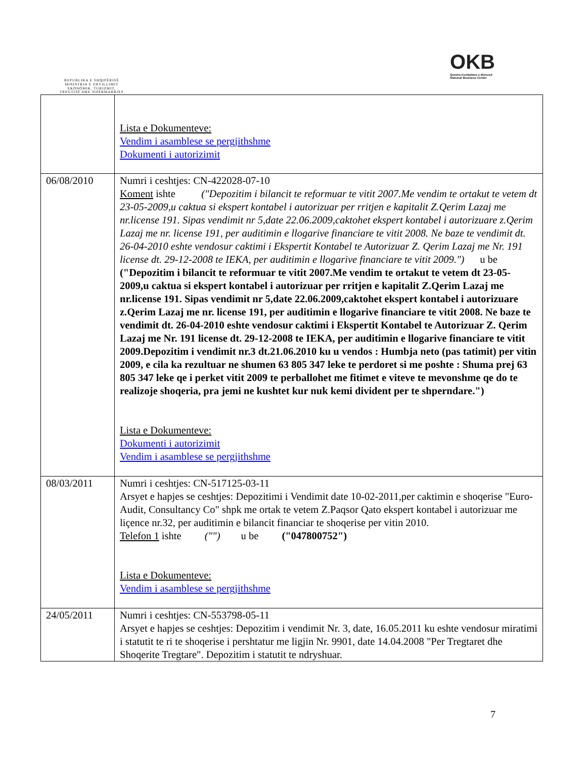REPUBLIKA E SHQIPËRISË
MINISTRIA E ZHVILLIMIT
EKONOMIK, TURIZMIT,
TREGTISË DHE SIPËRMARRJES
OKB
Qendra Kombëtare e Biznesit
National Business Center
| | Lista e Dokumenteve: Vendim i asamblese se pergjithshme Dokumenti i autorizimit |
| 06/08/2010 | Numri i ceshtjes: CN-422028-07-10 Koment ishte ("Depozitim i bilancit te reformuar te vitit 2007.Me vendim te ortakut te vetem dt 23-05-2009,u caktua si ekspert kontabel i autorizuar per rritjen e kapitalit Z.Qerim Lazaj me nr.license 191. Sipas vendimit nr 5,date 22.06.2009,caktohet ekspert kontabel i autorizuare z.Qerim Lazaj me nr. license 191, per auditimin e llogarive financiare te vitit 2008. Ne baze te vendimit dt. 26-04-2010 eshte vendosur caktimi i Ekspertit Kontabel te Autorizuar Z. Qerim Lazaj me Nr. 191 license dt. 29-12-2008 te IEKA, per auditimin e llogarive financiare te vitit 2009.") u be ("Depozitim i bilancit te reformuar te vitit 2007.Me vendim te ortakut te vetem dt 23-05-2009,u caktua si ekspert kontabel i autorizuar per rritjen e kapitalit Z.Qerim Lazaj me nr.license 191. Sipas vendimit nr 5,date 22.06.2009,caktohet ekspert kontabel i autorizuare z.Qerim Lazaj me nr. license 191, per auditimin e llogarive financiare te vitit 2008. Ne baze te vendimit dt. 26-04-2010 eshte vendosur caktimi i Ekspertit Kontabel te Autorizuar Z. Qerim Lazaj me Nr. 191 license dt. 29-12-2008 te IEKA, per auditimin e llogarive financiare te vitit 2009.Depozitim i vendimit nr.3 dt.21.06.2010 ku u vendos : Humbja neto (pas tatimit) per vitin 2009, e cila ka rezultuar ne shumen 63 805 347 leke te perdoret si me poshte : Shuma prej 63 805 347 leke qe i perket vitit 2009 te perballohet me fitimet e viteve te mevonshme qe do te realizoje shoqeria, pra jemi ne kushtet kur nuk kemi divident per te shperndare.") Lista e Dokumenteve: Dokumenti i autorizimit Vendim i asamblese se pergjithshme |
| 08/03/2011 | Numri i ceshtjes: CN-517125-03-11 Arsyet e hapjes se ceshtjes: Depozitimi i Vendimit date 10-02-2011,per caktimin e shoqerise "Euro-Audit, Consultancy Co" shpk me ortak te vetem Z.Paqsor Qato ekspert kontabel i autorizuar me liçence nr.32, per auditimin e bilancit financiar te shoqerise per vitin 2010. Telefon 1 ishte ("") u be ("047800752") Lista e Dokumenteve: Vendim i asamblese se pergjithshme |
| 24/05/2011 | Numri i ceshtjes: CN-553798-05-11 Arsyet e hapjes se ceshtjes: Depozitim i vendimit Nr. 3, date, 16.05.2011 ku eshte vendosur miratimi i statutit te ri te shoqerise i pershtatur me ligjin Nr. 9901, date 14.04.2008 "Per Tregtaret dhe Shoqerite Tregtare". Depozitim i statutit te ndryshuar. |
7